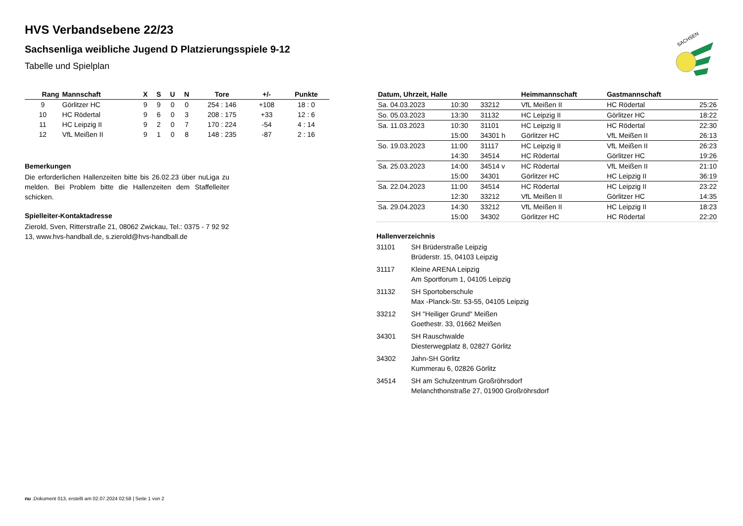SACHSEN
HVS Verbandsebene 22/23
Sachsenliga weibliche Jugend D Platzierungsspiele 9-12
Tabelle und Spielplan
| Rang | Mannschaft | X | S | U | N | Tore | +/- | Punkte |
| --- | --- | --- | --- | --- | --- | --- | --- | --- |
| 9 | Görlitzer HC | 9 | 9 | 0 | 0 | 254 : 146 | +108 | 18 : 0 |
| 10 | HC Rödertal | 9 | 6 | 0 | 3 | 208 : 175 | +33 | 12 : 6 |
| 11 | HC Leipzig II | 9 | 2 | 0 | 7 | 170 : 224 | -54 | 4 : 14 |
| 12 | VfL Meißen II | 9 | 1 | 0 | 8 | 148 : 235 | -87 | 2 : 16 |
Bemerkungen
Die erforderlichen Hallenzeiten bitte bis 26.02.23 über nuLiga zu melden. Bei Problem bitte die Hallenzeiten dem Staffelleiter schicken.
Spielleiter-Kontaktadresse
Zierold, Sven, Ritterstraße 21, 08062 Zwickau, Tel.: 0375 - 7 92 92 13, www.hvs-handball.de, s.zierold@hvs-handball.de
| Datum, Uhrzeit, Halle | | | Heimmannschaft | Gastmannschaft | |
| --- | --- | --- | --- | --- | --- |
| Sa. 04.03.2023 | 10:30 | 33212 | VfL Meißen II | HC Rödertal | 25:26 |
| So. 05.03.2023 | 13:30 | 31132 | HC Leipzig II | Görlitzer HC | 18:22 |
| Sa. 11.03.2023 | 10:30 | 31101 | HC Leipzig II | HC Rödertal | 22:30 |
| | 15:00 | 34301 h | Görlitzer HC | VfL Meißen II | 26:13 |
| So. 19.03.2023 | 11:00 | 31117 | HC Leipzig II | VfL Meißen II | 26:23 |
| | 14:30 | 34514 | HC Rödertal | Görlitzer HC | 19:26 |
| Sa. 25.03.2023 | 14:00 | 34514 v | HC Rödertal | VfL Meißen II | 21:10 |
| | 15:00 | 34301 | Görlitzer HC | HC Leipzig II | 36:19 |
| Sa. 22.04.2023 | 11:00 | 34514 | HC Rödertal | HC Leipzig II | 23:22 |
| | 12:30 | 33212 | VfL Meißen II | Görlitzer HC | 14:35 |
| Sa. 29.04.2023 | 14:30 | 33212 | VfL Meißen II | HC Leipzig II | 18:23 |
| | 15:00 | 34302 | Görlitzer HC | HC Rödertal | 22:20 |
Hallenverzeichnis
| 31101 | SH Brüderstraße Leipzig Brüderstr. 15, 04103 Leipzig |
| 31117 | Kleine ARENA Leipzig Am Sportforum 1, 04105 Leipzig |
| 31132 | SH Sportoberschule Max -Planck-Str. 53-55, 04105 Leipzig |
| 33212 | SH "Heiliger Grund" Meißen Goethestr. 33, 01662 Meißen |
| 34301 | SH Rauschwalde Diesterwegplatz 8, 02827 Görlitz |
| 34302 | Jahn-SH Görlitz Kummerau 6, 02826 Görlitz |
| 34514 | SH am Schulzentrum Großröhrsdorf Melanchthonstraße 27, 01900 Großröhrsdorf |
nu .Dokument 013, erstellt am 02.07.2024 02:58 | Seite 1 von 2